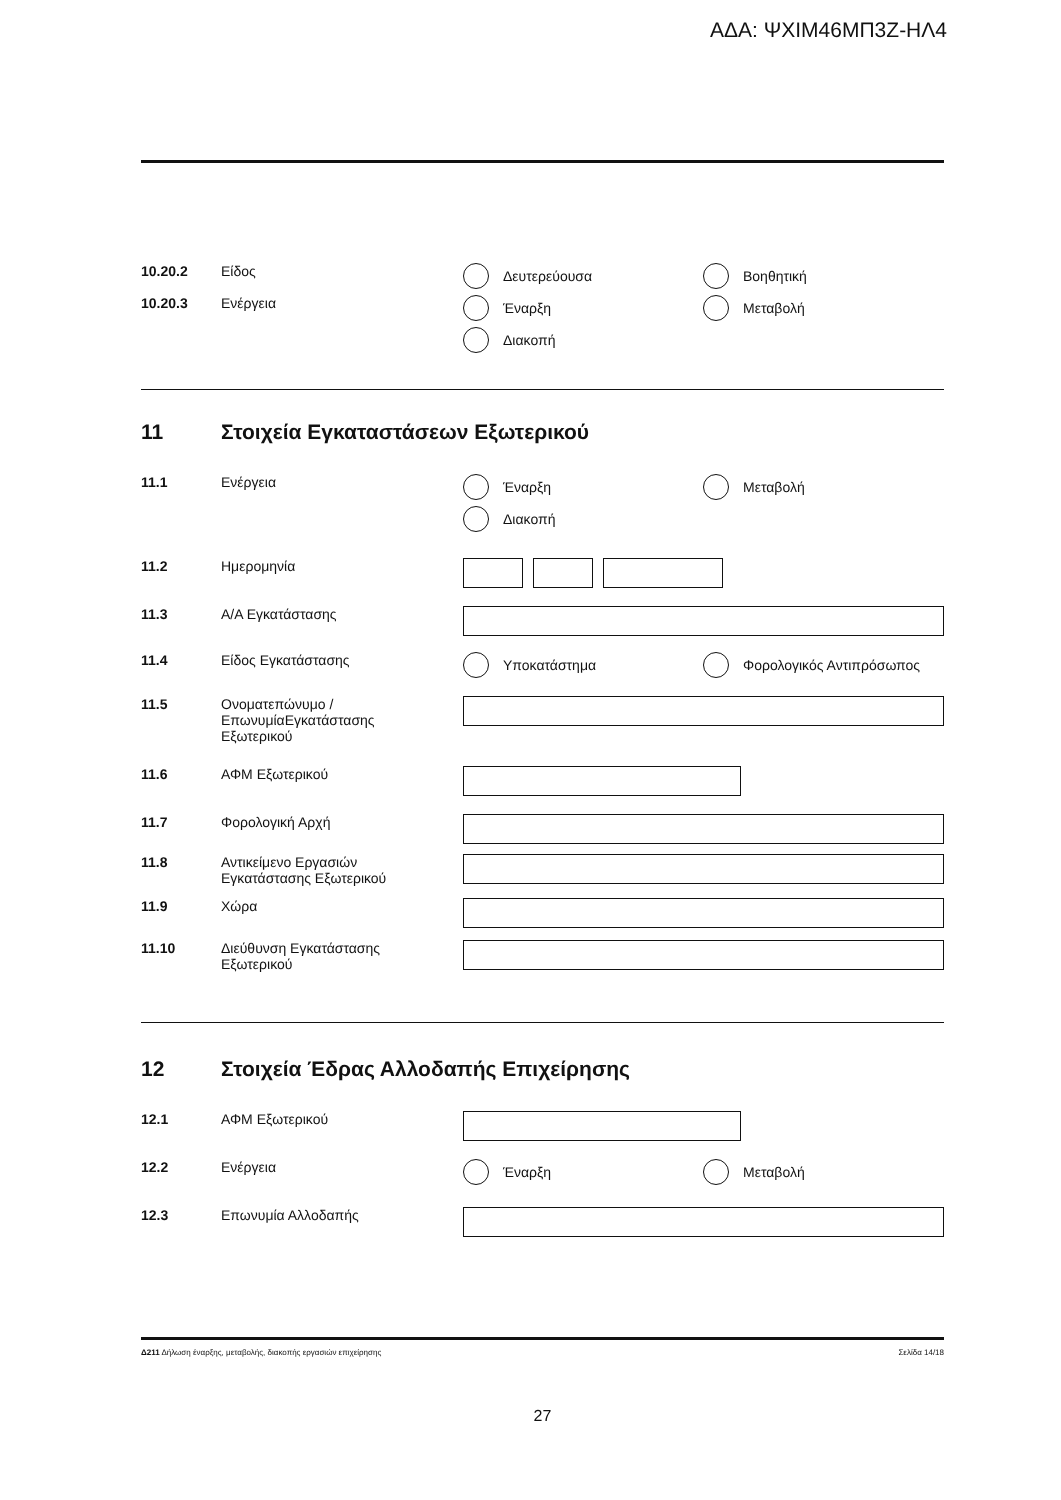ΑΔΑ: ΨΧΙΜ46ΜΠ3Ζ-ΗΛ4
10.20.2 Είδος Δευτερεύουσα
Βοηθητική
10.20.3 Ενέργεια Έναρξη
Μεταβολή
Διακοπή
11 Στοιχεία Εγκαταστάσεων Εξωτερικού
11.1 Ενέργεια Έναρξη
Μεταβολή
Διακοπή
11.2 Ημερομηνία
11.3 Α/Α Εγκατάστασης
11.4 Είδος Εγκατάστασης Υποκατάστημα
Φορολογικός Αντιπρόσωπος
11.5 Ονοματεπώνυμο /
ΕπωνυμίαΕγκατάστασης
Εξωτερικού
11.6 ΑΦΜ Εξωτερικού
11.7 Φορολογική Αρχή
11.8 Αντικείμενο Εργασιών
Εγκατάστασης Εξωτερικού
11.9 Χώρα
11.10 Διεύθυνση Εγκατάστασης
Εξωτερικού
12 Στοιχεία Έδρας Αλλοδαπής Επιχείρησης
12.1 ΑΦΜ Εξωτερικού
12.2 Ενέργεια Έναρξη
Μεταβολή
12.3 Επωνυμία Αλλοδαπής
Δ211 Δήλωση έναρξης, μεταβολής, διακοπής εργασιών επιχείρησης
Σελίδα 14/18
27